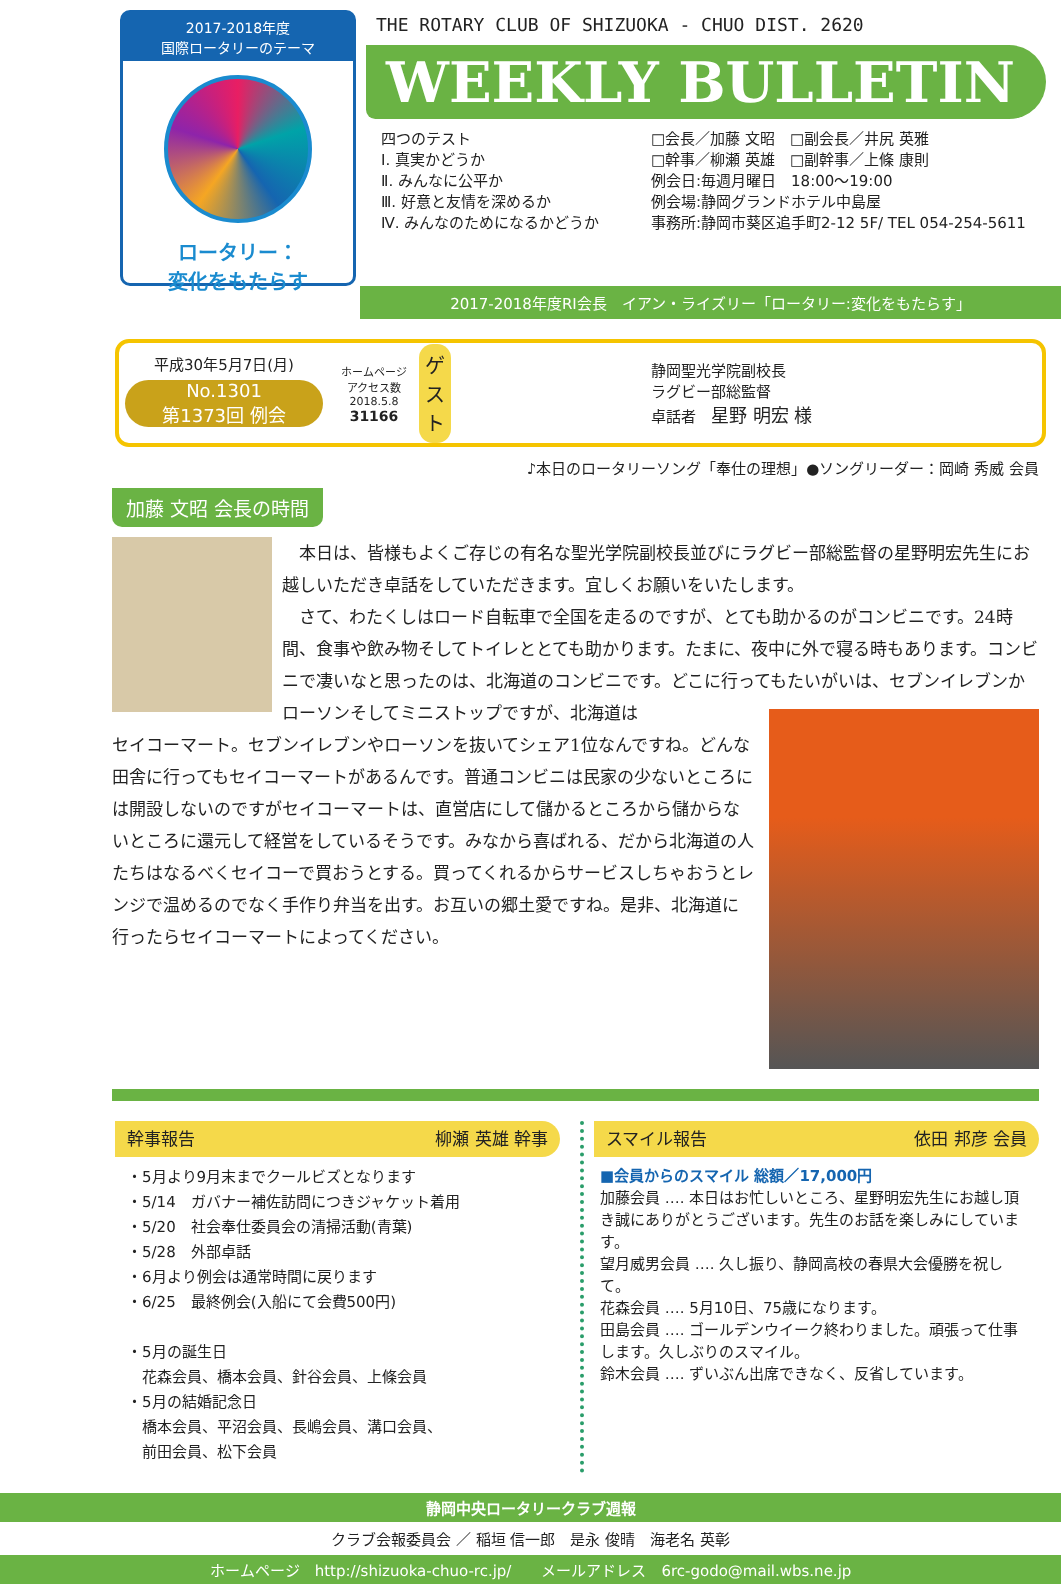2017-2018年度
国際ロータリーのテーマ
ロータリー：
変化をもたらす
THE ROTARY CLUB OF SHIZUOKA - CHUO DIST. 2620
WEEKLY BULLETIN
四つのテスト
Ⅰ. 真実かどうか
Ⅱ. みんなに公平か
Ⅲ. 好意と友情を深めるか
Ⅳ. みんなのためになるかどうか
□会長／加藤 文昭　□副会長／井尻 英雅
□幹事／柳瀬 英雄　□副幹事／上條 康則
例会日:毎週月曜日　18:00～19:00
例会場:静岡グランドホテル中島屋
事務所:静岡市葵区追手町2-12 5F/ TEL 054-254-5611
2017-2018年度RI会長　イアン・ライズリー「ロータリー:変化をもたらす」
平成30年5月7日(月)
No.1301
第1373回 例会
ホームページ
アクセス数
2018.5.8
31166
ゲスト
静岡聖光学院副校長
ラグビー部総監督
卓話者　星野 明宏 様
♪本日のロータリーソング「奉仕の理想」●ソングリーダー：岡崎 秀威 会員
加藤 文昭 会長の時間
　本日は、皆様もよくご存じの有名な聖光学院副校長並びにラグビー部総監督の星野明宏先生にお越しいただき卓話をしていただきます。宜しくお願いをいたします。
　さて、わたくしはロード自転車で全国を走るのですが、とても助かるのがコンビニです。24時間、食事や飲み物そしてトイレととても助かります。たまに、夜中に外で寝る時もあります。コンビニで凄いなと思ったのは、北海道のコンビニです。どこに行ってもたいがいは、セブンイレブンかローソンそしてミニストップですが、北海道は
セイコーマート。セブンイレブンやローソンを抜いてシェア1位なんですね。どんな田舎に行ってもセイコーマートがあるんです。普通コンビニは民家の少ないところには開設しないのですがセイコーマートは、直営店にして儲かるところから儲からないところに還元して経営をしているそうです。みなから喜ばれる、だから北海道の人たちはなるべくセイコーで買おうとする。買ってくれるからサービスしちゃおうとレンジで温めるのでなく手作り弁当を出す。お互いの郷土愛ですね。是非、北海道に行ったらセイコーマートによってください。
幹事報告 柳瀬 英雄 幹事
・5月より9月末までクールビズとなります
・5/14　ガバナー補佐訪問につきジャケット着用
・5/20　社会奉仕委員会の清掃活動(青葉)
・5/28　外部卓話
・6月より例会は通常時間に戻ります
・6/25　最終例会(入船にて会費500円)
・5月の誕生日
　花森会員、橋本会員、針谷会員、上條会員
・5月の結婚記念日
　橋本会員、平沼会員、長嶋会員、溝口会員、
　前田会員、松下会員
スマイル報告 依田 邦彦 会員
■会員からのスマイル 総額／17,000円
加藤会員 …. 本日はお忙しいところ、星野明宏先生にお越し頂き誠にありがとうございます。先生のお話を楽しみにしています。
望月威男会員 …. 久し振り、静岡高校の春県大会優勝を祝して。
花森会員 …. 5月10日、75歳になります。
田島会員 …. ゴールデンウイーク終わりました。頑張って仕事します。久しぶりのスマイル。
鈴木会員 …. ずいぶん出席できなく、反省しています。
静岡中央ロータリークラブ週報
クラブ会報委員会 ／ 稲垣 信一郎　是永 俊晴　海老名 英彰
ホームページ　http://shizuoka-chuo-rc.jp/　　メールアドレス　6rc-godo@mail.wbs.ne.jp